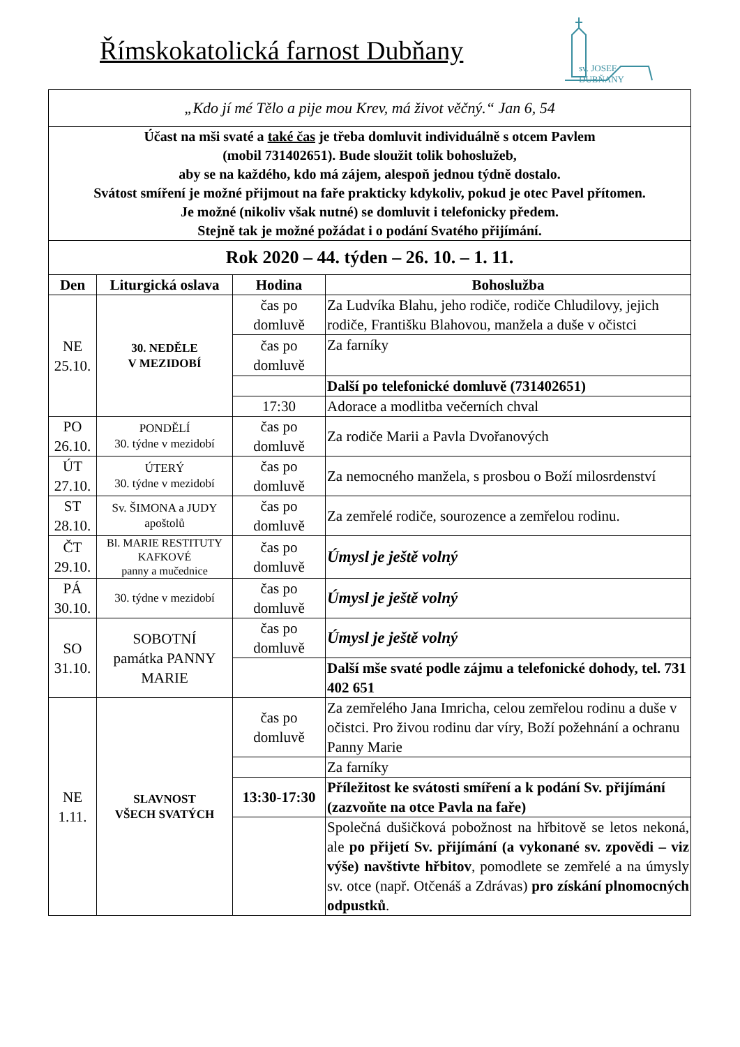Římskokatolická farnost Dubňany
sv. JOSEF
DUBŇANY
| „Kdo jí mé Tělo a pije mou Krev, má život věčný.“ Jan 6, 54 | | | |
| Účast na mši svaté a také čas je třeba domluvit individuálně s otcem Pavlem (mobil 731402651). Bude sloužit tolik bohoslužeb, aby se na každého, kdo má zájem, alespoň jednou týdně dostalo. Svátost smíření je možné přijmout na faře prakticky kdykoliv, pokud je otec Pavel přítomen. Je možné (nikoliv však nutné) se domluvit i telefonicky předem. Stejně tak je možné požádat i o podání Svatého přijímání. | | | |
| Rok 2020 – 44. týden – 26. 10. – 1. 11. | | | |
| Den | Liturgická oslava | Hodina | Bohoslužba |
| NE 25.10. | 30. NEDĚLE V MEZIDOBÍ | čas po domluvě | Za Ludvíka Blahu, jeho rodiče, rodiče Chludilovy, jejich rodiče, Františku Blahovou, manžela a duše v očistci |
| | | čas po domluvě | Za farníky |
| | | | Další po telefonické domluvě (731402651) |
| | | 17:30 | Adorace a modlitba večerních chval |
| PO 26.10. | PONDĚLÍ 30. týdne v mezidobí | čas po domluvě | Za rodiče Marii a Pavla Dvořanových |
| ÚT 27.10. | ÚTERÝ 30. týdne v mezidobí | čas po domluvě | Za nemocného manžela, s prosbou o Boží milosrdenství |
| ST 28.10. | Sv. ŠIMONA a JUDY apoštolů | čas po domluvě | Za zemřelé rodiče, sourozence a zemřelou rodinu. |
| ČT 29.10. | Bl. MARIE RESTITUTY KAFKOVÉ panny a mučednice | čas po domluvě | Úmysl je ještě volný |
| PÁ 30.10. | 30. týdne v mezidobí | čas po domluvě | Úmysl je ještě volný |
| SO 31.10. | SOBOTNÍ památka PANNY MARIE | čas po domluvě | Úmysl je ještě volný |
| | | | Další mše svaté podle zájmu a telefonické dohody, tel. 731 402 651 |
| NE 1.11. | SLAVNOST VŠECH SVATÝCH | čas po domluvě | Za zemřelého Jana Imricha, celou zemřelou rodinu a duše v očistci. Pro živou rodinu dar víry, Boží požehnání a ochranu Panny Marie |
| | | | Za farníky |
| | | 13:30-17:30 | Příležitost ke svátosti smíření a k podání Sv. přijímání (zazvoňte na otce Pavla na faře) |
| | | | Společná dušičková pobožnost na hřbitově se letos nekoná, ale po přijetí Sv. přijímání (a vykonané sv. zpovědi – viz výše) navštivte hřbitov , pomodlete se zemřelé a na úmysly sv. otce (např. Otčenáš a Zdrávas) pro získání plnomocných odpustků . |